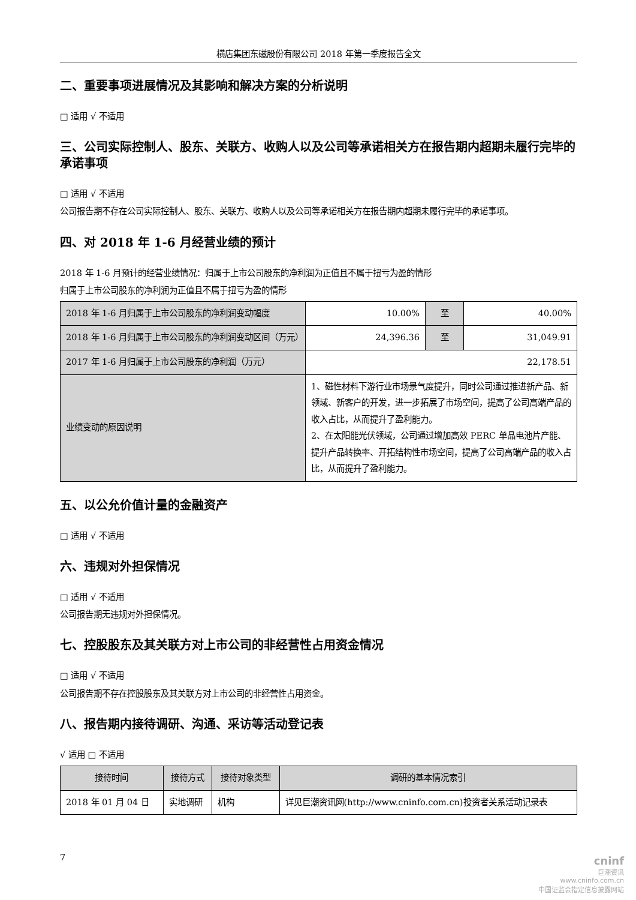横店集团东磁股份有限公司 2018 年第一季度报告全文
二、重要事项进展情况及其影响和解决方案的分析说明
□ 适用 √ 不适用
三、公司实际控制人、股东、关联方、收购人以及公司等承诺相关方在报告期内超期未履行完毕的承诺事项
□ 适用 √ 不适用
公司报告期不存在公司实际控制人、股东、关联方、收购人以及公司等承诺相关方在报告期内超期未履行完毕的承诺事项。
四、对 2018 年 1-6 月经营业绩的预计
2018 年 1-6 月预计的经营业绩情况：归属于上市公司股东的净利润为正值且不属于扭亏为盈的情形
归属于上市公司股东的净利润为正值且不属于扭亏为盈的情形
| 2018 年 1-6 月归属于上市公司股东的净利润变动幅度 | 10.00% | 至 | 40.00% |
| 2018 年 1-6 月归属于上市公司股东的净利润变动区间（万元） | 24,396.36 | 至 | 31,049.91 |
| 2017 年 1-6 月归属于上市公司股东的净利润（万元） | 22,178.51 | | |
| 业绩变动的原因说明 | 1、磁性材料下游行业市场景气度提升，同时公司通过推进新产品、新领域、新客户的开发，进一步拓展了市场空间，提高了公司高端产品的收入占比，从而提升了盈利能力。 2、在太阳能光伏领域，公司通过增加高效 PERC 单晶电池片产能、提升产品转换率、开拓结构性市场空间，提高了公司高端产品的收入占比，从而提升了盈利能力。 | | |
五、以公允价值计量的金融资产
□ 适用 √ 不适用
六、违规对外担保情况
□ 适用 √ 不适用
公司报告期无违规对外担保情况。
七、控股股东及其关联方对上市公司的非经营性占用资金情况
□ 适用 √ 不适用
公司报告期不存在控股股东及其关联方对上市公司的非经营性占用资金。
八、报告期内接待调研、沟通、采访等活动登记表
√ 适用 □ 不适用
| 接待时间 | 接待方式 | 接待对象类型 | 调研的基本情况索引 |
| --- | --- | --- | --- |
| 2018 年 01 月 04 日 | 实地调研 | 机构 | 详见巨潮资讯网(http://www.cninfo.com.cn)投资者关系活动记录表 |
7
cninf
巨潮资讯
www.cninfo.com.cn
中国证监会指定信息披露网站